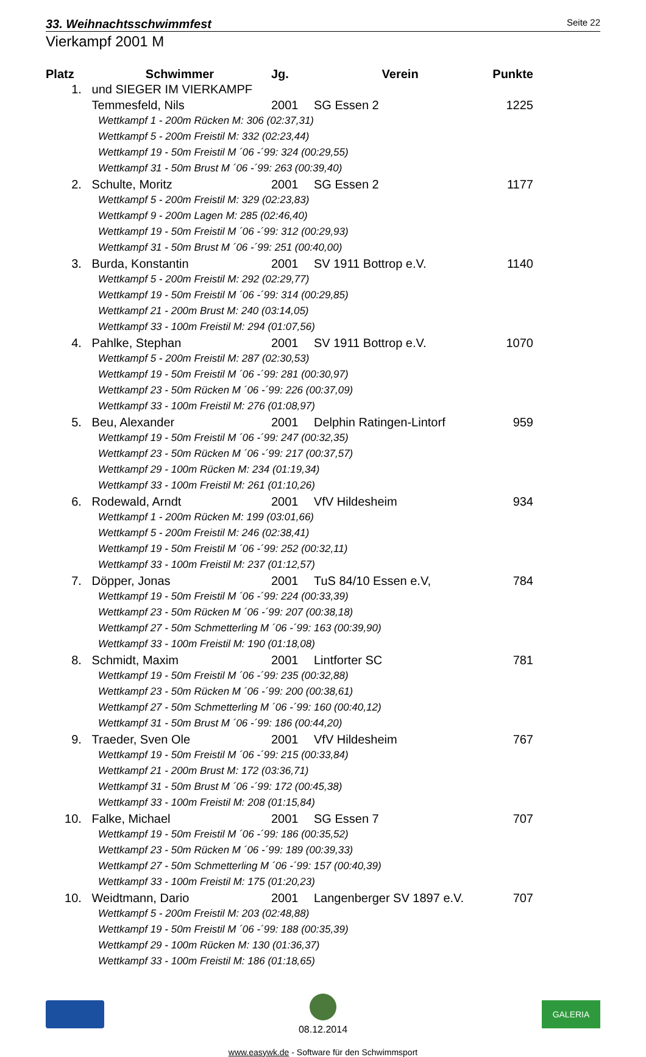33. Weihnachtsschwimmfest Seite 22
Vierkampf 2001 M
| Platz | Schwimmer | Jg. | Verein | Punkte |
| --- | --- | --- | --- | --- |
| 1. | und SIEGER IM VIERKAMPF | | | |
| | Temmesfeld, Nils | 2001 | SG Essen 2 | 1225 |
| | Wettkampf 1 - 200m Rücken M: 306 (02:37,31) | | | |
| | Wettkampf 5 - 200m Freistil M: 332 (02:23,44) | | | |
| | Wettkampf 19 - 50m Freistil M ´06 -´99: 324 (00:29,55) | | | |
| | Wettkampf 31 - 50m Brust M ´06 -´99: 263 (00:39,40) | | | |
| 2. | Schulte, Moritz | 2001 | SG Essen 2 | 1177 |
| | Wettkampf 5 - 200m Freistil M: 329 (02:23,83) | | | |
| | Wettkampf 9 - 200m Lagen M: 285 (02:46,40) | | | |
| | Wettkampf 19 - 50m Freistil M ´06 -´99: 312 (00:29,93) | | | |
| | Wettkampf 31 - 50m Brust M ´06 -´99: 251 (00:40,00) | | | |
| 3. | Burda, Konstantin | 2001 | SV 1911 Bottrop e.V. | 1140 |
| | Wettkampf 5 - 200m Freistil M: 292 (02:29,77) | | | |
| | Wettkampf 19 - 50m Freistil M ´06 -´99: 314 (00:29,85) | | | |
| | Wettkampf 21 - 200m Brust M: 240 (03:14,05) | | | |
| | Wettkampf 33 - 100m Freistil M: 294 (01:07,56) | | | |
| 4. | Pahlke, Stephan | 2001 | SV 1911 Bottrop e.V. | 1070 |
| | Wettkampf 5 - 200m Freistil M: 287 (02:30,53) | | | |
| | Wettkampf 19 - 50m Freistil M ´06 -´99: 281 (00:30,97) | | | |
| | Wettkampf 23 - 50m Rücken M ´06 -´99: 226 (00:37,09) | | | |
| | Wettkampf 33 - 100m Freistil M: 276 (01:08,97) | | | |
| 5. | Beu, Alexander | 2001 | Delphin Ratingen-Lintorf | 959 |
| | Wettkampf 19 - 50m Freistil M ´06 -´99: 247 (00:32,35) | | | |
| | Wettkampf 23 - 50m Rücken M ´06 -´99: 217 (00:37,57) | | | |
| | Wettkampf 29 - 100m Rücken M: 234 (01:19,34) | | | |
| | Wettkampf 33 - 100m Freistil M: 261 (01:10,26) | | | |
| 6. | Rodewald, Arndt | 2001 | VfV Hildesheim | 934 |
| | Wettkampf 1 - 200m Rücken M: 199 (03:01,66) | | | |
| | Wettkampf 5 - 200m Freistil M: 246 (02:38,41) | | | |
| | Wettkampf 19 - 50m Freistil M ´06 -´99: 252 (00:32,11) | | | |
| | Wettkampf 33 - 100m Freistil M: 237 (01:12,57) | | | |
| 7. | Döpper, Jonas | 2001 | TuS 84/10 Essen e.V, | 784 |
| | Wettkampf 19 - 50m Freistil M ´06 -´99: 224 (00:33,39) | | | |
| | Wettkampf 23 - 50m Rücken M ´06 -´99: 207 (00:38,18) | | | |
| | Wettkampf 27 - 50m Schmetterling M ´06 -´99: 163 (00:39,90) | | | |
| | Wettkampf 33 - 100m Freistil M: 190 (01:18,08) | | | |
| 8. | Schmidt, Maxim | 2001 | Lintforter SC | 781 |
| | Wettkampf 19 - 50m Freistil M ´06 -´99: 235 (00:32,88) | | | |
| | Wettkampf 23 - 50m Rücken M ´06 -´99: 200 (00:38,61) | | | |
| | Wettkampf 27 - 50m Schmetterling M ´06 -´99: 160 (00:40,12) | | | |
| | Wettkampf 31 - 50m Brust M ´06 -´99: 186 (00:44,20) | | | |
| 9. | Traeder, Sven Ole | 2001 | VfV Hildesheim | 767 |
| | Wettkampf 19 - 50m Freistil M ´06 -´99: 215 (00:33,84) | | | |
| | Wettkampf 21 - 200m Brust M: 172 (03:36,71) | | | |
| | Wettkampf 31 - 50m Brust M ´06 -´99: 172 (00:45,38) | | | |
| | Wettkampf 33 - 100m Freistil M: 208 (01:15,84) | | | |
| 10. | Falke, Michael | 2001 | SG Essen 7 | 707 |
| | Wettkampf 19 - 50m Freistil M ´06 -´99: 186 (00:35,52) | | | |
| | Wettkampf 23 - 50m Rücken M ´06 -´99: 189 (00:39,33) | | | |
| | Wettkampf 27 - 50m Schmetterling M ´06 -´99: 157 (00:40,39) | | | |
| | Wettkampf 33 - 100m Freistil M: 175 (01:20,23) | | | |
| 10. | Weidtmann, Dario | 2001 | Langenberger SV 1897 e.V. | 707 |
| | Wettkampf 5 - 200m Freistil M: 203 (02:48,88) | | | |
| | Wettkampf 19 - 50m Freistil M ´06 -´99: 188 (00:35,39) | | | |
| | Wettkampf 29 - 100m Rücken M: 130 (01:36,37) | | | |
| | Wettkampf 33 - 100m Freistil M: 186 (01:18,65) | | | |
08.12.2014
GALERIA
www.easywk.de - Software für den Schwimmsport